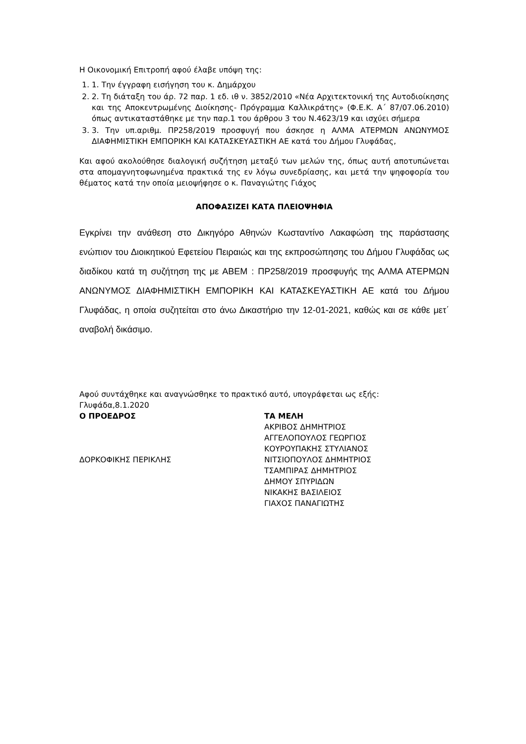Η Οικονομική Επιτροπή αφού έλαβε υπόψη της:
1. 1. Την έγγραφη εισήγηση του κ. Δημάρχου
2. 2. Τη διάταξη του άρ. 72 παρ. 1 εδ. ιθ ν. 3852/2010 «Νέα Αρχιτεκτονική της Αυτοδιοίκησης και της Αποκεντρωμένης Διοίκησης- Πρόγραμμα Καλλικράτης» (Φ.Ε.Κ. Α΄ 87/07.06.2010) όπως αντικαταστάθηκε με την παρ.1 του άρθρου 3 του Ν.4623/19 και ισχύει σήμερα
3. 3. Την υπ.αριθμ. ΠΡ258/2019 προσφυγή που άσκησε η ΑΛΜΑ ΑΤΕΡΜΩΝ ΑΝΩΝΥΜΟΣ ΔΙΑΦΗΜΙΣΤΙΚΗ ΕΜΠΟΡΙΚΗ ΚΑΙ ΚΑΤΑΣΚΕΥΑΣΤΙΚΗ ΑΕ κατά του Δήμου Γλυφάδας,
Και αφού ακολούθησε διαλογική συζήτηση μεταξύ των μελών της, όπως αυτή αποτυπώνεται στα απομαγνητοφωνημένα πρακτικά της εν λόγω συνεδρίασης, και μετά την ψηφοφορία του θέματος κατά την οποία μειοψήφησε ο κ. Παναγιώτης Γιάχος
ΑΠΟΦΑΣΙΖΕΙ ΚΑΤΑ ΠΛΕΙΟΨΗΦΙΑ
Εγκρίνει την ανάθεση στο Δικηγόρο Αθηνών Κωσταντίνο Λακαφώση της παράστασης ενώπιον του Διοικητικού Εφετείου Πειραιώς και της εκπροσώπησης του Δήμου Γλυφάδας ως διαδίκου κατά τη συζήτηση της με ΑΒΕΜ : ΠΡ258/2019 προσφυγής της ΑΛΜΑ ΑΤΕΡΜΩΝ ΑΝΩΝΥΜΟΣ ΔΙΑΦΗΜΙΣΤΙΚΗ ΕΜΠΟΡΙΚΗ ΚΑΙ ΚΑΤΑΣΚΕΥΑΣΤΙΚΗ ΑΕ κατά του Δήμου Γλυφάδας, η οποία συζητείται στο άνω Δικαστήριο την 12-01-2021, καθώς και σε κάθε μετ΄ αναβολή δικάσιμο.
Αφού συντάχθηκε και αναγνώσθηκε το πρακτικό αυτό, υπογράφεται ως εξής:
Γλυφάδα,8.1.2020
Ο ΠΡΟΕΔΡΟΣ
ΔΟΡΚΟΦΙΚΗΣ ΠΕΡΙΚΛΗΣ
ΤΑ ΜΕΛΗ
ΑΚΡΙΒΟΣ ΔΗΜΗΤΡΙΟΣ
ΑΓΓΕΛΟΠΟΥΛΟΣ ΓΕΩΡΓΙΟΣ
ΚΟΥΡΟΥΠΑΚΗΣ ΣΤΥΛΙΑΝΟΣ
ΝΙΤΣΙΟΠΟΥΛΟΣ ΔΗΜΗΤΡΙΟΣ
ΤΣΑΜΠΙΡΑΣ ΔΗΜΗΤΡΙΟΣ
ΔΗΜΟΥ ΣΠΥΡΙΔΩΝ
ΝΙΚΑΚΗΣ ΒΑΣΙΛΕΙΟΣ
ΓΙΑΧΟΣ ΠΑΝΑΓΙΩΤΗΣ